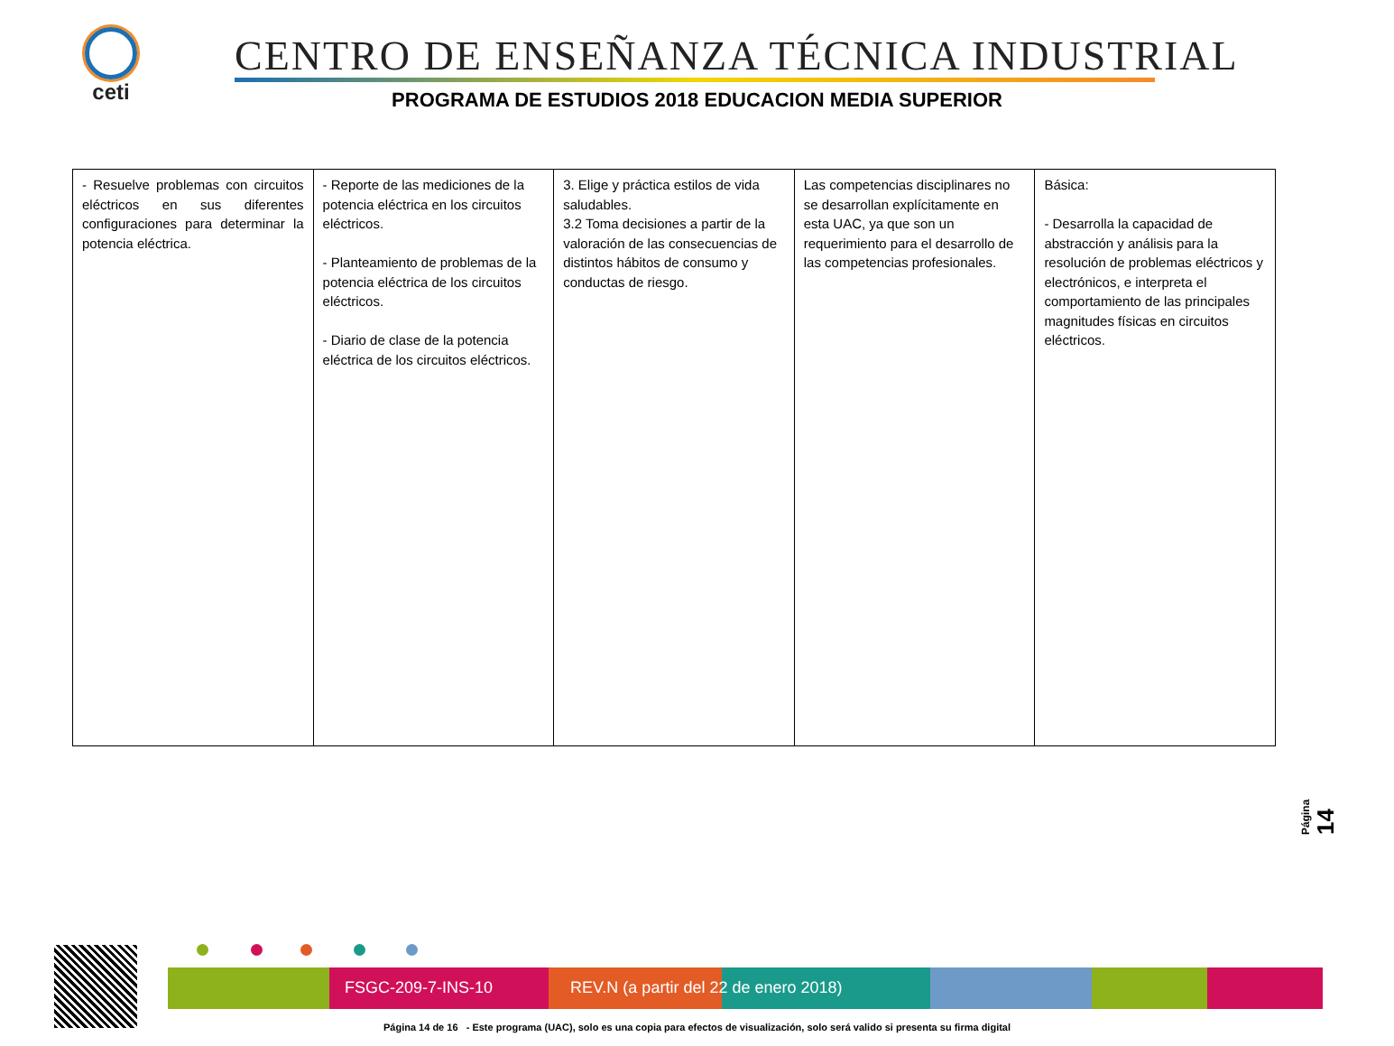ceti
CENTRO DE ENSEÑANZA TÉCNICA INDUSTRIAL
PROGRAMA DE ESTUDIOS 2018 EDUCACION MEDIA SUPERIOR
| - Resuelve problemas con circuitos eléctricos en sus diferentes configuraciones para determinar la potencia eléctrica. | - Reporte de las mediciones de la potencia eléctrica en los circuitos eléctricos. - Planteamiento de problemas de la potencia eléctrica de los circuitos eléctricos. - Diario de clase de la potencia eléctrica de los circuitos eléctricos. | 3. Elige y práctica estilos de vida saludables. 3.2 Toma decisiones a partir de la valoración de las consecuencias de distintos hábitos de consumo y conductas de riesgo. | Las competencias disciplinares no se desarrollan explícitamente en esta UAC, ya que son un requerimiento para el desarrollo de las competencias profesionales. | Básica: - Desarrolla la capacidad de abstracción y análisis para la resolución de problemas eléctricos y electrónicos, e interpreta el comportamiento de las principales magnitudes físicas en circuitos eléctricos. |
Página 14
FSGC-209-7-INS-10 REV.N (a partir del 22 de enero 2018)
Página 14 de 16 - Este programa (UAC), solo es una copia para efectos de visualización, solo será valido si presenta su firma digital